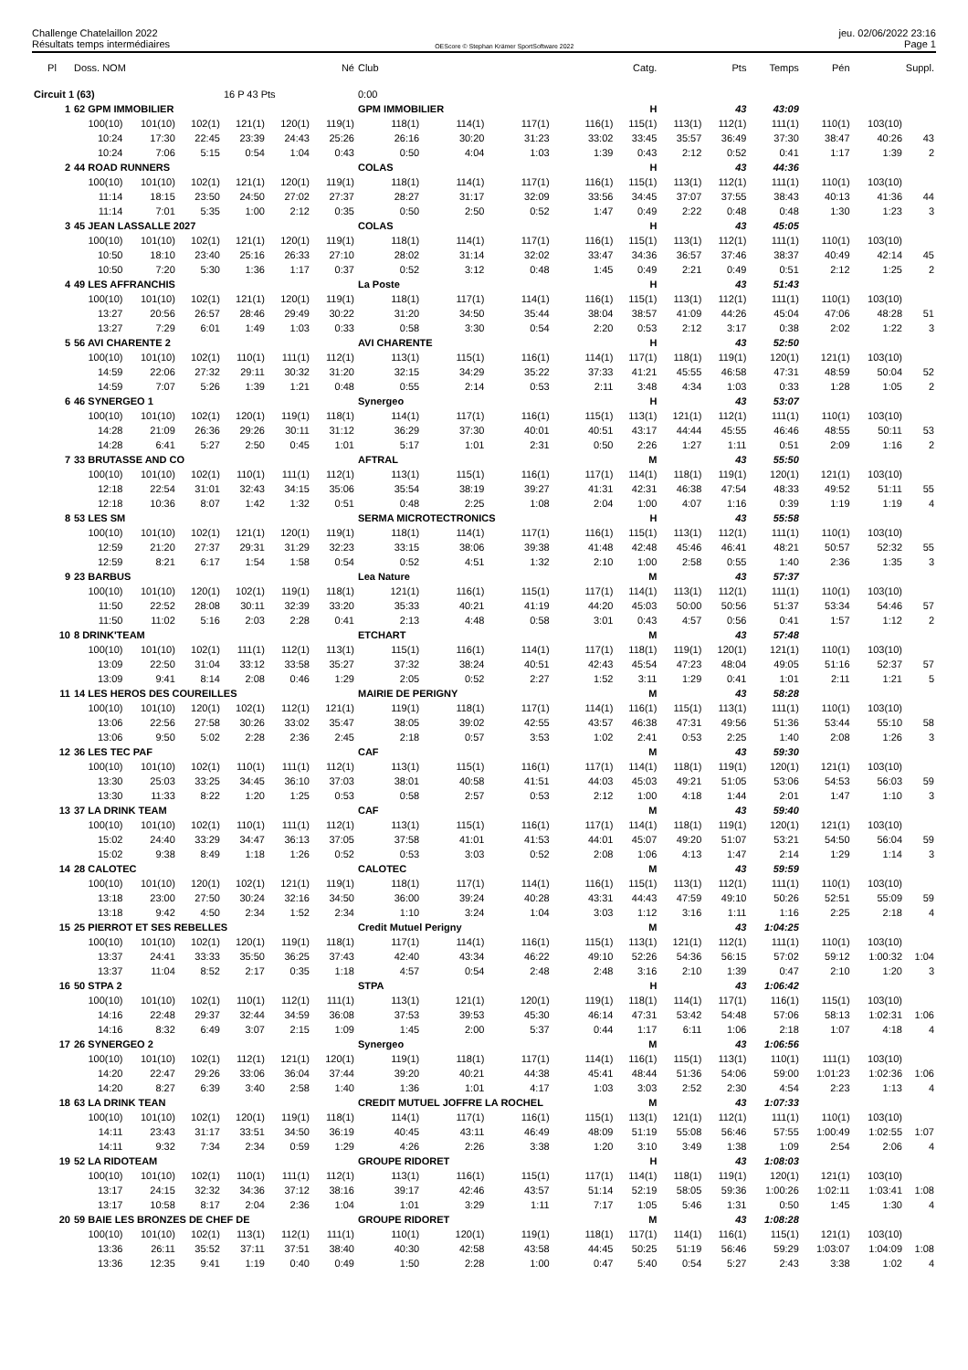Challenge Chatelaillon 2022
Résultats temps intermédiaires
OEScore © Stephan Krämer SportSoftware 2022
jeu. 02/06/2022 23:16
Page 1
| Pl | Doss. NOM | | | | | Né | Club | | | | Catg. | | Pts | Temps | Pén | Suppl. | |
| Circuit 1 (63) | | | | 16 P 43 Pts | | | 0:00 | | | | | | | | | | |
| 1 | 62 GPM IMMOBILIER | | | | | | GPM IMMOBILIER | | | | H | | 43 | 43:09 | | | |
| | 100(10) | 101(10) | 102(1) | 121(1) | 120(1) | 119(1) | 118(1) | 114(1) | 117(1) | 116(1) | 115(1) | 113(1) | 112(1) | 111(1) | 110(1) | 103(10) | |
| | 10:24 | 17:30 | 22:45 | 23:39 | 24:43 | 25:26 | 26:16 | 30:20 | 31:23 | 33:02 | 33:45 | 35:57 | 36:49 | 37:30 | 38:47 | 40:26 | 43 |
| | 10:24 | 7:06 | 5:15 | 0:54 | 1:04 | 0:43 | 0:50 | 4:04 | 1:03 | 1:39 | 0:43 | 2:12 | 0:52 | 0:41 | 1:17 | 1:39 | 2 |
| 2 | 44 ROAD RUNNERS | | | | | | COLAS | | | | H | | 43 | 44:36 | | | |
| | 100(10) | 101(10) | 102(1) | 121(1) | 120(1) | 119(1) | 118(1) | 114(1) | 117(1) | 116(1) | 115(1) | 113(1) | 112(1) | 111(1) | 110(1) | 103(10) | |
| | 11:14 | 18:15 | 23:50 | 24:50 | 27:02 | 27:37 | 28:27 | 31:17 | 32:09 | 33:56 | 34:45 | 37:07 | 37:55 | 38:43 | 40:13 | 41:36 | 44 |
| | 11:14 | 7:01 | 5:35 | 1:00 | 2:12 | 0:35 | 0:50 | 2:50 | 0:52 | 1:47 | 0:49 | 2:22 | 0:48 | 0:48 | 1:30 | 1:23 | 3 |
| 3 | 45 JEAN LASSALLE 2027 | | | | | | COLAS | | | | H | | 43 | 45:05 | | | |
| | 100(10) | 101(10) | 102(1) | 121(1) | 120(1) | 119(1) | 118(1) | 114(1) | 117(1) | 116(1) | 115(1) | 113(1) | 112(1) | 111(1) | 110(1) | 103(10) | |
| | 10:50 | 18:10 | 23:40 | 25:16 | 26:33 | 27:10 | 28:02 | 31:14 | 32:02 | 33:47 | 34:36 | 36:57 | 37:46 | 38:37 | 40:49 | 42:14 | 45 |
| | 10:50 | 7:20 | 5:30 | 1:36 | 1:17 | 0:37 | 0:52 | 3:12 | 0:48 | 1:45 | 0:49 | 2:21 | 0:49 | 0:51 | 2:12 | 1:25 | 2 |
| 4 | 49 LES AFFRANCHIS | | | | | | La Poste | | | | H | | 43 | 51:43 | | | |
| | 100(10) | 101(10) | 102(1) | 121(1) | 120(1) | 119(1) | 118(1) | 117(1) | 114(1) | 116(1) | 115(1) | 113(1) | 112(1) | 111(1) | 110(1) | 103(10) | |
| | 13:27 | 20:56 | 26:57 | 28:46 | 29:49 | 30:22 | 31:20 | 34:50 | 35:44 | 38:04 | 38:57 | 41:09 | 44:26 | 45:04 | 47:06 | 48:28 | 51 |
| | 13:27 | 7:29 | 6:01 | 1:49 | 1:03 | 0:33 | 0:58 | 3:30 | 0:54 | 2:20 | 0:53 | 2:12 | 3:17 | 0:38 | 2:02 | 1:22 | 3 |
| 5 | 56 AVI CHARENTE 2 | | | | | | AVI CHARENTE | | | | H | | 43 | 52:50 | | | |
| | 100(10) | 101(10) | 102(1) | 110(1) | 111(1) | 112(1) | 113(1) | 115(1) | 116(1) | 114(1) | 117(1) | 118(1) | 119(1) | 120(1) | 121(1) | 103(10) | |
| | 14:59 | 22:06 | 27:32 | 29:11 | 30:32 | 31:20 | 32:15 | 34:29 | 35:22 | 37:33 | 41:21 | 45:55 | 46:58 | 47:31 | 48:59 | 50:04 | 52 |
| | 14:59 | 7:07 | 5:26 | 1:39 | 1:21 | 0:48 | 0:55 | 2:14 | 0:53 | 2:11 | 3:48 | 4:34 | 1:03 | 0:33 | 1:28 | 1:05 | 2 |
| 6 | 46 SYNERGEO 1 | | | | | | Synergeo | | | | H | | 43 | 53:07 | | | |
| | 100(10) | 101(10) | 102(1) | 120(1) | 119(1) | 118(1) | 114(1) | 117(1) | 116(1) | 115(1) | 113(1) | 121(1) | 112(1) | 111(1) | 110(1) | 103(10) | |
| | 14:28 | 21:09 | 26:36 | 29:26 | 30:11 | 31:12 | 36:29 | 37:30 | 40:01 | 40:51 | 43:17 | 44:44 | 45:55 | 46:46 | 48:55 | 50:11 | 53 |
| | 14:28 | 6:41 | 5:27 | 2:50 | 0:45 | 1:01 | 5:17 | 1:01 | 2:31 | 0:50 | 2:26 | 1:27 | 1:11 | 0:51 | 2:09 | 1:16 | 2 |
| 7 | 33 BRUTASSE AND CO | | | | | | AFTRAL | | | | M | | 43 | 55:50 | | | |
| | 100(10) | 101(10) | 102(1) | 110(1) | 111(1) | 112(1) | 113(1) | 115(1) | 116(1) | 117(1) | 114(1) | 118(1) | 119(1) | 120(1) | 121(1) | 103(10) | |
| | 12:18 | 22:54 | 31:01 | 32:43 | 34:15 | 35:06 | 35:54 | 38:19 | 39:27 | 41:31 | 42:31 | 46:38 | 47:54 | 48:33 | 49:52 | 51:11 | 55 |
| | 12:18 | 10:36 | 8:07 | 1:42 | 1:32 | 0:51 | 0:48 | 2:25 | 1:08 | 2:04 | 1:00 | 4:07 | 1:16 | 0:39 | 1:19 | 1:19 | 4 |
| 8 | 53 LES SM | | | | | | SERMA MICROTECTRONICS | | | | H | | 43 | 55:58 | | | |
| | 100(10) | 101(10) | 102(1) | 121(1) | 120(1) | 119(1) | 118(1) | 114(1) | 117(1) | 116(1) | 115(1) | 113(1) | 112(1) | 111(1) | 110(1) | 103(10) | |
| | 12:59 | 21:20 | 27:37 | 29:31 | 31:29 | 32:23 | 33:15 | 38:06 | 39:38 | 41:48 | 42:48 | 45:46 | 46:41 | 48:21 | 50:57 | 52:32 | 55 |
| | 12:59 | 8:21 | 6:17 | 1:54 | 1:58 | 0:54 | 0:52 | 4:51 | 1:32 | 2:10 | 1:00 | 2:58 | 0:55 | 1:40 | 2:36 | 1:35 | 3 |
| 9 | 23 BARBUS | | | | | | Lea Nature | | | | M | | 43 | 57:37 | | | |
| | 100(10) | 101(10) | 120(1) | 102(1) | 119(1) | 118(1) | 121(1) | 116(1) | 115(1) | 117(1) | 114(1) | 113(1) | 112(1) | 111(1) | 110(1) | 103(10) | |
| | 11:50 | 22:52 | 28:08 | 30:11 | 32:39 | 33:20 | 35:33 | 40:21 | 41:19 | 44:20 | 45:03 | 50:00 | 50:56 | 51:37 | 53:34 | 54:46 | 57 |
| | 11:50 | 11:02 | 5:16 | 2:03 | 2:28 | 0:41 | 2:13 | 4:48 | 0:58 | 3:01 | 0:43 | 4:57 | 0:56 | 0:41 | 1:57 | 1:12 | 2 |
| 10 | 8 DRINK'TEAM | | | | | | ETCHART | | | | M | | 43 | 57:48 | | | |
| | 100(10) | 101(10) | 102(1) | 111(1) | 112(1) | 113(1) | 115(1) | 116(1) | 114(1) | 117(1) | 118(1) | 119(1) | 120(1) | 121(1) | 110(1) | 103(10) | |
| | 13:09 | 22:50 | 31:04 | 33:12 | 33:58 | 35:27 | 37:32 | 38:24 | 40:51 | 42:43 | 45:54 | 47:23 | 48:04 | 49:05 | 51:16 | 52:37 | 57 |
| | 13:09 | 9:41 | 8:14 | 2:08 | 0:46 | 1:29 | 2:05 | 0:52 | 2:27 | 1:52 | 3:11 | 1:29 | 0:41 | 1:01 | 2:11 | 1:21 | 5 |
| 11 | 14 LES HEROS DES COUREILLES | | | | | | MAIRIE DE PERIGNY | | | | M | | 43 | 58:28 | | | |
| | 100(10) | 101(10) | 120(1) | 102(1) | 112(1) | 121(1) | 119(1) | 118(1) | 117(1) | 114(1) | 116(1) | 115(1) | 113(1) | 111(1) | 110(1) | 103(10) | |
| | 13:06 | 22:56 | 27:58 | 30:26 | 33:02 | 35:47 | 38:05 | 39:02 | 42:55 | 43:57 | 46:38 | 47:31 | 49:56 | 51:36 | 53:44 | 55:10 | 58 |
| | 13:06 | 9:50 | 5:02 | 2:28 | 2:36 | 2:45 | 2:18 | 0:57 | 3:53 | 1:02 | 2:41 | 0:53 | 2:25 | 1:40 | 2:08 | 1:26 | 3 |
| 12 | 36 LES TEC PAF | | | | | | CAF | | | | M | | 43 | 59:30 | | | |
| | 100(10) | 101(10) | 102(1) | 110(1) | 111(1) | 112(1) | 113(1) | 115(1) | 116(1) | 117(1) | 114(1) | 118(1) | 119(1) | 120(1) | 121(1) | 103(10) | |
| | 13:30 | 25:03 | 33:25 | 34:45 | 36:10 | 37:03 | 38:01 | 40:58 | 41:51 | 44:03 | 45:03 | 49:21 | 51:05 | 53:06 | 54:53 | 56:03 | 59 |
| | 13:30 | 11:33 | 8:22 | 1:20 | 1:25 | 0:53 | 0:58 | 2:57 | 0:53 | 2:12 | 1:00 | 4:18 | 1:44 | 2:01 | 1:47 | 1:10 | 3 |
| 13 | 37 LA DRINK TEAM | | | | | | CAF | | | | M | | 43 | 59:40 | | | |
| | 100(10) | 101(10) | 102(1) | 110(1) | 111(1) | 112(1) | 113(1) | 115(1) | 116(1) | 117(1) | 114(1) | 118(1) | 119(1) | 120(1) | 121(1) | 103(10) | |
| | 15:02 | 24:40 | 33:29 | 34:47 | 36:13 | 37:05 | 37:58 | 41:01 | 41:53 | 44:01 | 45:07 | 49:20 | 51:07 | 53:21 | 54:50 | 56:04 | 59 |
| | 15:02 | 9:38 | 8:49 | 1:18 | 1:26 | 0:52 | 0:53 | 3:03 | 0:52 | 2:08 | 1:06 | 4:13 | 1:47 | 2:14 | 1:29 | 1:14 | 3 |
| 14 | 28 CALOTEC | | | | | | CALOTEC | | | | M | | 43 | 59:59 | | | |
| | 100(10) | 101(10) | 120(1) | 102(1) | 121(1) | 119(1) | 118(1) | 117(1) | 114(1) | 116(1) | 115(1) | 113(1) | 112(1) | 111(1) | 110(1) | 103(10) | |
| | 13:18 | 23:00 | 27:50 | 30:24 | 32:16 | 34:50 | 36:00 | 39:24 | 40:28 | 43:31 | 44:43 | 47:59 | 49:10 | 50:26 | 52:51 | 55:09 | 59 |
| | 13:18 | 9:42 | 4:50 | 2:34 | 1:52 | 2:34 | 1:10 | 3:24 | 1:04 | 3:03 | 1:12 | 3:16 | 1:11 | 1:16 | 2:25 | 2:18 | 4 |
| 15 | 25 PIERROT ET SES REBELLES | | | | | | Credit Mutuel Perigny | | | | M | | 43 | 1:04:25 | | | |
| | 100(10) | 101(10) | 102(1) | 120(1) | 119(1) | 118(1) | 117(1) | 114(1) | 116(1) | 115(1) | 113(1) | 121(1) | 112(1) | 111(1) | 110(1) | 103(10) | |
| | 13:37 | 24:41 | 33:33 | 35:50 | 36:25 | 37:43 | 42:40 | 43:34 | 46:22 | 49:10 | 52:26 | 54:36 | 56:15 | 57:02 | 59:12 | 1:00:32 | 1:04 |
| | 13:37 | 11:04 | 8:52 | 2:17 | 0:35 | 1:18 | 4:57 | 0:54 | 2:48 | 2:48 | 3:16 | 2:10 | 1:39 | 0:47 | 2:10 | 1:20 | 3 |
| 16 | 50 STPA 2 | | | | | | STPA | | | | H | | 43 | 1:06:42 | | | |
| | 100(10) | 101(10) | 102(1) | 110(1) | 112(1) | 111(1) | 113(1) | 121(1) | 120(1) | 119(1) | 118(1) | 114(1) | 117(1) | 116(1) | 115(1) | 103(10) | |
| | 14:16 | 22:48 | 29:37 | 32:44 | 34:59 | 36:08 | 37:53 | 39:53 | 45:30 | 46:14 | 47:31 | 53:42 | 54:48 | 57:06 | 58:13 | 1:02:31 | 1:06 |
| | 14:16 | 8:32 | 6:49 | 3:07 | 2:15 | 1:09 | 1:45 | 2:00 | 5:37 | 0:44 | 1:17 | 6:11 | 1:06 | 2:18 | 1:07 | 4:18 | 4 |
| 17 | 26 SYNERGEO 2 | | | | | | Synergeo | | | | M | | 43 | 1:06:56 | | | |
| | 100(10) | 101(10) | 102(1) | 112(1) | 121(1) | 120(1) | 119(1) | 118(1) | 117(1) | 114(1) | 116(1) | 115(1) | 113(1) | 110(1) | 111(1) | 103(10) | |
| | 14:20 | 22:47 | 29:26 | 33:06 | 36:04 | 37:44 | 39:20 | 40:21 | 44:38 | 45:41 | 48:44 | 51:36 | 54:06 | 59:00 | 1:01:23 | 1:02:36 | 1:06 |
| | 14:20 | 8:27 | 6:39 | 3:40 | 2:58 | 1:40 | 1:36 | 1:01 | 4:17 | 1:03 | 3:03 | 2:52 | 2:30 | 4:54 | 2:23 | 1:13 | 4 |
| 18 | 63 LA DRINK TEAN | | | | | | CREDIT MUTUEL JOFFRE LA ROCHEL | | | | M | | 43 | 1:07:33 | | | |
| | 100(10) | 101(10) | 102(1) | 120(1) | 119(1) | 118(1) | 114(1) | 117(1) | 116(1) | 115(1) | 113(1) | 121(1) | 112(1) | 111(1) | 110(1) | 103(10) | |
| | 14:11 | 23:43 | 31:17 | 33:51 | 34:50 | 36:19 | 40:45 | 43:11 | 46:49 | 48:09 | 51:19 | 55:08 | 56:46 | 57:55 | 1:00:49 | 1:02:55 | 1:07 |
| | 14:11 | 9:32 | 7:34 | 2:34 | 0:59 | 1:29 | 4:26 | 2:26 | 3:38 | 1:20 | 3:10 | 3:49 | 1:38 | 1:09 | 2:54 | 2:06 | 4 |
| 19 | 52 LA RIDOTEAM | | | | | | GROUPE RIDORET | | | | H | | 43 | 1:08:03 | | | |
| | 100(10) | 101(10) | 102(1) | 110(1) | 111(1) | 112(1) | 113(1) | 116(1) | 115(1) | 117(1) | 114(1) | 118(1) | 119(1) | 120(1) | 121(1) | 103(10) | |
| | 13:17 | 24:15 | 32:32 | 34:36 | 37:12 | 38:16 | 39:17 | 42:46 | 43:57 | 51:14 | 52:19 | 58:05 | 59:36 | 1:00:26 | 1:02:11 | 1:03:41 | 1:08 |
| | 13:17 | 10:58 | 8:17 | 2:04 | 2:36 | 1:04 | 1:01 | 3:29 | 1:11 | 7:17 | 1:05 | 5:46 | 1:31 | 0:50 | 1:45 | 1:30 | 4 |
| 20 | 59 BAIE LES BRONZES DE CHEF DE | | | | | | GROUPE RIDORET | | | | M | | 43 | 1:08:28 | | | |
| | 100(10) | 101(10) | 102(1) | 113(1) | 112(1) | 111(1) | 110(1) | 120(1) | 119(1) | 118(1) | 117(1) | 114(1) | 116(1) | 115(1) | 121(1) | 103(10) | |
| | 13:36 | 26:11 | 35:52 | 37:11 | 37:51 | 38:40 | 40:30 | 42:58 | 43:58 | 44:45 | 50:25 | 51:19 | 56:46 | 59:29 | 1:03:07 | 1:04:09 | 1:08 |
| | 13:36 | 12:35 | 9:41 | 1:19 | 0:40 | 0:49 | 1:50 | 2:28 | 1:00 | 0:47 | 5:40 | 0:54 | 5:27 | 2:43 | 3:38 | 1:02 | 4 |